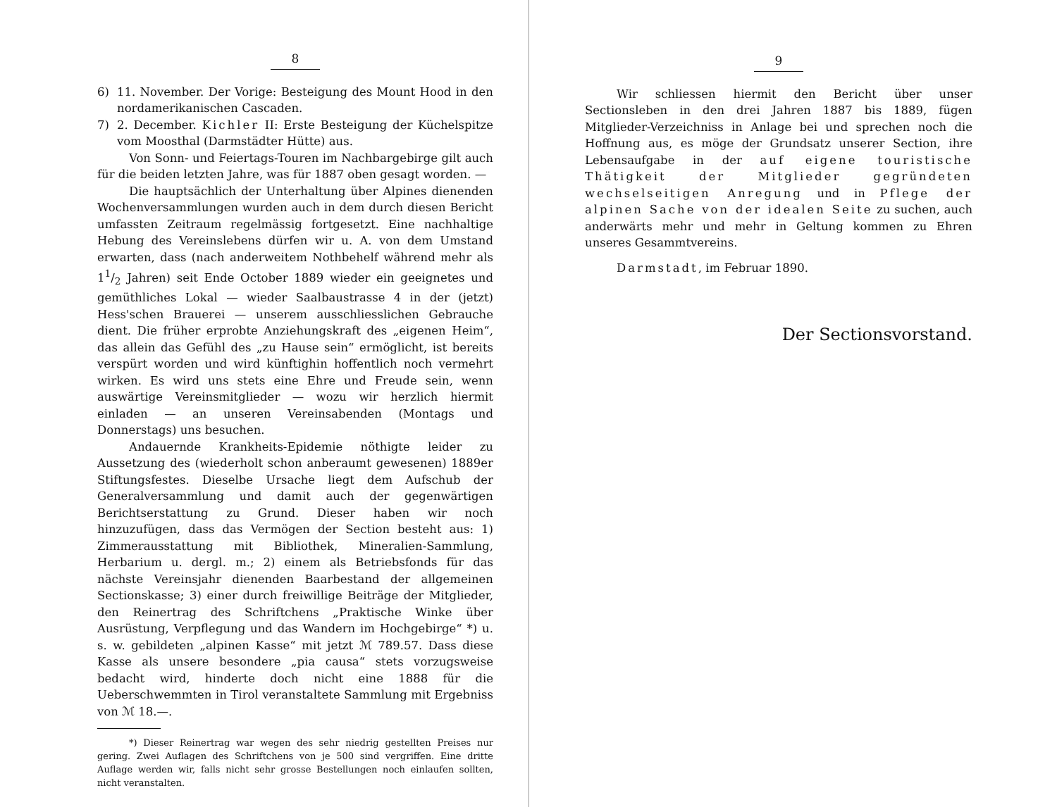8
6) 11. November. Der Vorige: Besteigung des Mount Hood in den nordamerikanischen Cascaden.
7) 2. December. Kichler II: Erste Besteigung der Küchelspitze vom Moosthal (Darmstädter Hütte) aus.
Von Sonn- und Feiertags-Touren im Nachbargebirge gilt auch für die beiden letzten Jahre, was für 1887 oben gesagt worden. —
Die hauptsächlich der Unterhaltung über Alpines dienenden Wochenversammlungen wurden auch in dem durch diesen Bericht umfassten Zeitraum regelmässig fortgesetzt. Eine nachhaltige Hebung des Vereinslebens dürfen wir u. A. von dem Umstand erwarten, dass (nach anderweitem Nothbehelf während mehr als 11/2 Jahren) seit Ende October 1889 wieder ein geeignetes und gemüthliches Lokal — wieder Saalbaustrasse 4 in der (jetzt) Hess'schen Brauerei — unserem ausschliesslichen Gebrauche dient. Die früher erprobte Anziehungskraft des „eigenen Heim“, das allein das Gefühl des „zu Hause sein“ ermöglicht, ist bereits verspürt worden und wird künftighin hoffentlich noch vermehrt wirken. Es wird uns stets eine Ehre und Freude sein, wenn auswärtige Vereinsmitglieder — wozu wir herzlich hiermit einladen — an unseren Vereinsabenden (Montags und Donnerstags) uns besuchen.
Andauernde Krankheits-Epidemie nöthigte leider zu Aussetzung des (wiederholt schon anberaumt gewesenen) 1889er Stiftungsfestes. Dieselbe Ursache liegt dem Aufschub der Generalversammlung und damit auch der gegenwärtigen Berichtserstattung zu Grund. Dieser haben wir noch hinzuzufügen, dass das Vermögen der Section besteht aus: 1) Zimmerausstattung mit Bibliothek, Mineralien-Sammlung, Herbarium u. dergl. m.; 2) einem als Betriebsfonds für das nächste Vereinsjahr dienenden Baarbestand der allgemeinen Sectionskasse; 3) einer durch freiwillige Beiträge der Mitglieder, den Reinertrag des Schriftchens „Praktische Winke über Ausrüstung, Verpflegung und das Wandern im Hochgebirge“ *) u. s. w. gebildeten „alpinen Kasse“ mit jetzt ℳ 789.57. Dass diese Kasse als unsere besondere „pia causa“ stets vorzugsweise bedacht wird, hinderte doch nicht eine 1888 für die Ueberschwemmten in Tirol veranstaltete Sammlung mit Ergebniss von ℳ 18.—.
*) Dieser Reinertrag war wegen des sehr niedrig gestellten Preises nur gering. Zwei Auflagen des Schriftchens von je 500 sind vergriffen. Eine dritte Auflage werden wir, falls nicht sehr grosse Bestellungen noch einlaufen sollten, nicht veranstalten.
9
Wir schliessen hiermit den Bericht über unser Sectionsleben in den drei Jahren 1887 bis 1889, fügen Mitglieder-Verzeichniss in Anlage bei und sprechen noch die Hoffnung aus, es möge der Grundsatz unserer Section, ihre Lebensaufgabe in der auf eigene touristische Thätigkeit der Mitglieder gegründeten wechselseitigen Anregung und in Pflege der alpinen Sache von der idealen Seite zu suchen, auch anderwärts mehr und mehr in Geltung kommen zu Ehren unseres Gesammtvereins.
Darmstadt, im Februar 1890.
Der Sectionsvorstand.